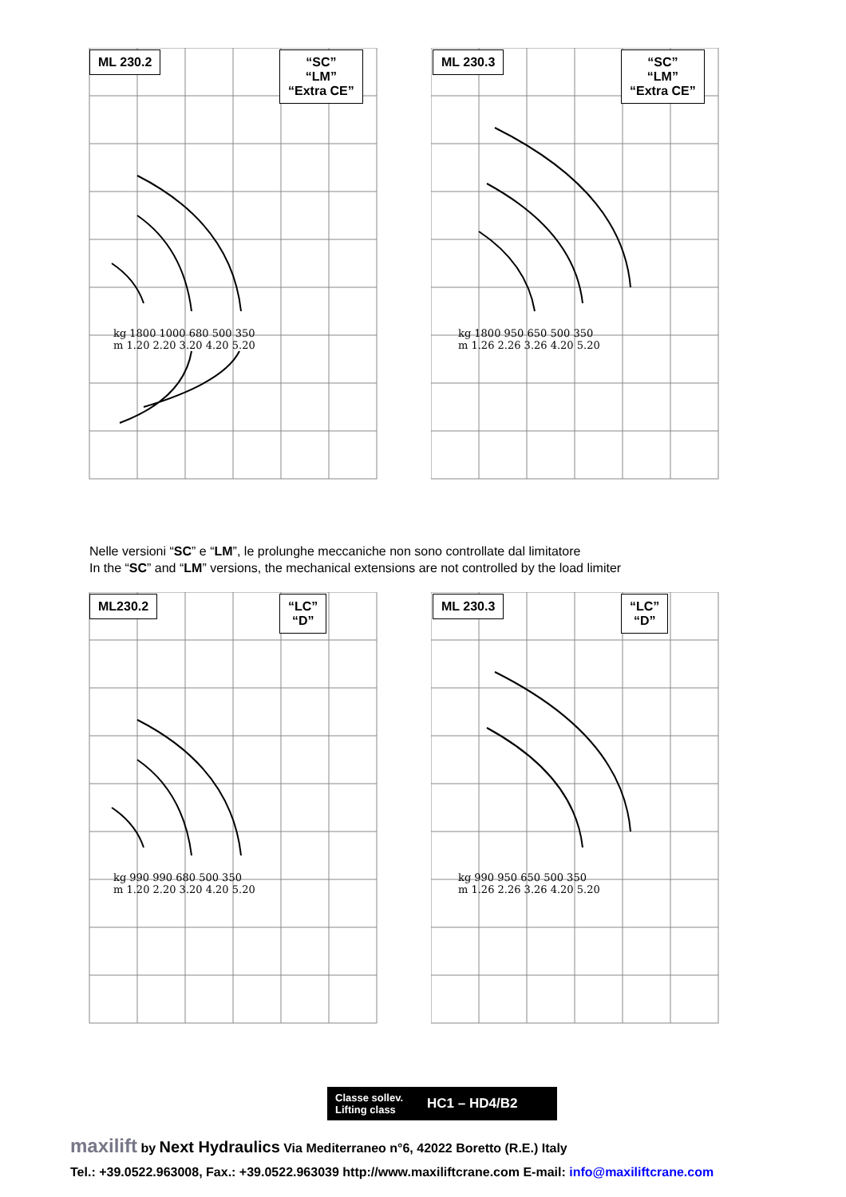ML 230.2
“SC”
“LM”
“Extra CE”
kg 1800 1000 680 500 350
m 1.20 2.20 3.20 4.20 5.20
ML 230.3
“SC”
“LM”
“Extra CE”
kg 1800 950 650 500 350
m 1.26 2.26 3.26 4.20 5.20
Nelle versioni “SC” e “LM”, le prolunghe meccaniche non sono controllate dal limitatore
In the “SC” and “LM” versions, the mechanical extensions are not controlled by the load limiter
ML230.2
“LC”
“D”
kg 990 990 680 500 350
m 1.20 2.20 3.20 4.20 5.20
ML 230.3
“LC”
“D”
kg 990 950 650 500 350
m 1.26 2.26 3.26 4.20 5.20
Classe sollev.
Lifting class
HC1 – HD4/B2
maxilift by Next Hydraulics Via Mediterraneo n°6, 42022 Boretto (R.E.) Italy
Tel.: +39.0522.963008, Fax.: +39.0522.963039 http://www.maxiliftcrane.com E-mail: info@maxiliftcrane.com